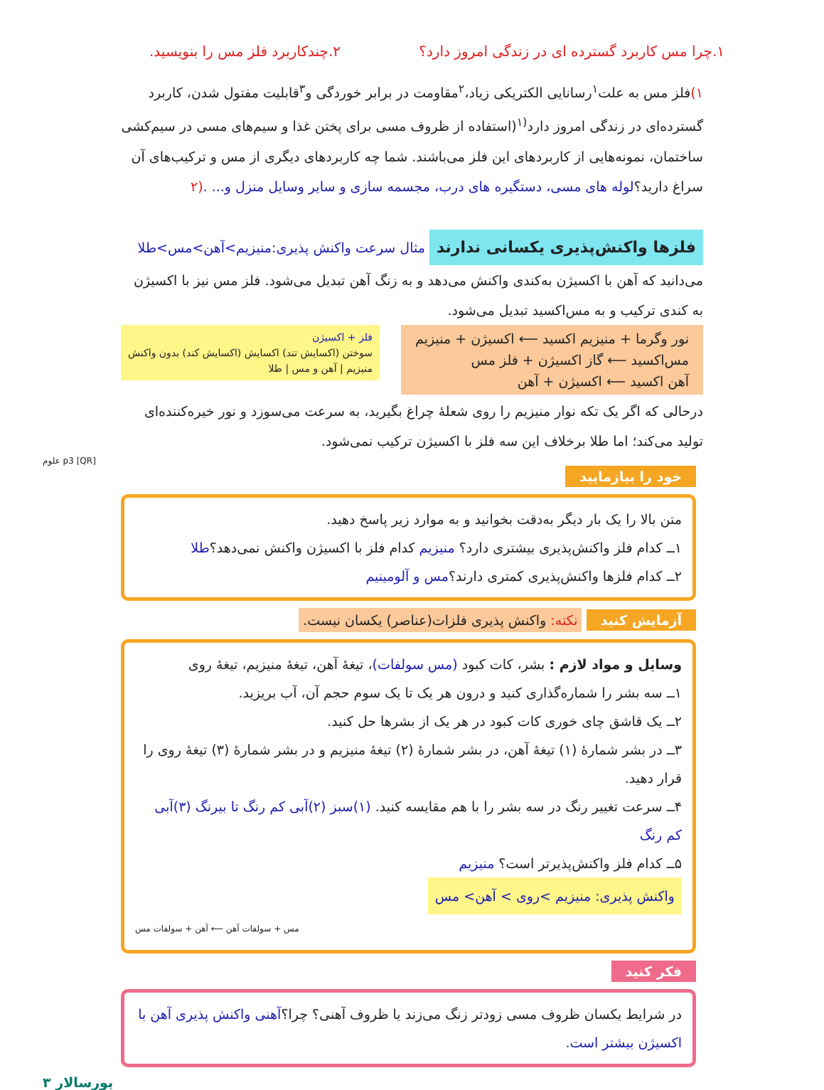۱.چرا مس کاربرد گسترده ای در زندگی امروز دارد؟ ۲.چندکاربرد فلز مس را بنویسید.
۱) فلز مس به علت<sup>۱</sup>رسانایی الکتریکی زیاد،<sup>۲</sup>مقاومت در برابر خوردگی و<sup>۳</sup>قابلیت مفتول شدن، کاربرد گسترده‌ای در زندگی امروز دارد<sup>(۱</sup>(استفاده از ظروف مسی برای پختن غذا و سیم‌های مسی در سیم‌کشی ساختمان، نمونه‌هایی از کاربردهای این فلز می‌باشند. شما چه کاربردهای دیگری از مس و ترکیب‌های آن سراغ دارید؟لوله های مسی، دستگیره های درب، مجسمه سازی و سایر وسایل منزل و... .(۲
فلزها واکنش‌پذیری یکسانی ندارند
مثال سرعت واکنش پذیری:منیزیم>آهن>مس>طلا
می‌دانید که آهن با اکسیژن به‌کندی واکنش می‌دهد و به زنگ آهن تبدیل می‌شود. فلز مس نیز با اکسیژن به کندی ترکیب و به مس‌اکسید تبدیل می‌شود.
نور وگرما + منیزیم اکسید ⟵ اکسیژن + منیزیم
مس‌اکسید ⟵ گاز اکسیژن + فلز مس
آهن اکسید ⟵ اکسیژن + آهن
فلز + اکسیژن
سوختن (اکسایش تند) اکسایش (اکسایش کند) بدون واکنش
منیزیم | آهن و مس | طلا
درحالی که اگر یک تکه نوار منیزیم را روی شعلهٔ چراغ بگیرید، به سرعت می‌سوزد و نور خیره‌کننده‌ای تولید می‌کند؛ اما طلا برخلاف این سه فلز با اکسیژن ترکیب نمی‌شود.
[QR] p3 علوم
خود را بیازمایید
متن بالا را یک بار دیگر به‌دقت بخوانید و به موارد زیر پاسخ دهید.
۱ــ کدام فلز واکنش‌پذیری بیشتری دارد؟ منیزیم کدام فلز با اکسیژن واکنش نمی‌دهد؟طلا
۲ــ کدام فلزها واکنش‌پذیری کمتری دارند؟مس و آلومینیم
آزمایش کنید
نکته: واکنش پذیری فلزات(عناصر) یکسان نیست.
وسایل و مواد لازم : بشر، کات کبود (مس سولفات)، تیغهٔ آهن، تیغهٔ منیزیم، تیغهٔ روی
۱ــ سه بشر را شماره‌گذاری کنید و درون هر یک تا یک سوم حجم آن، آب بریزید.
۲ــ یک قاشق چای خوری کات کبود در هر یک از بشرها حل کنید.
۳ــ در بشر شمارهٔ (۱) تیغهٔ آهن، در بشر شمارهٔ (۲) تیغهٔ منیزیم و در بشر شمارهٔ (۳) تیغهٔ روی را قرار دهید.
۴ــ سرعت تغییر رنگ در سه بشر را با هم مقایسه کنید. (۱)سبز (۲)آبی کم رنگ تا بیرنگ (۳)آبی کم رنگ
۵ــ کدام فلز واکنش‌پذیرتر است؟ منیزیم
واکنش پذیری: منیزیم >روی > آهن> مس
مس + سولفات آهن ⟵ آهن + سولفات مس
فکر کنید
در شرایط یکسان ظروف مسی زودتر زنگ می‌زند یا ظروف آهنی؟ چرا؟آهنی واکنش پذیری آهن با اکسیژن بیشتر است.
پورسالار ۳